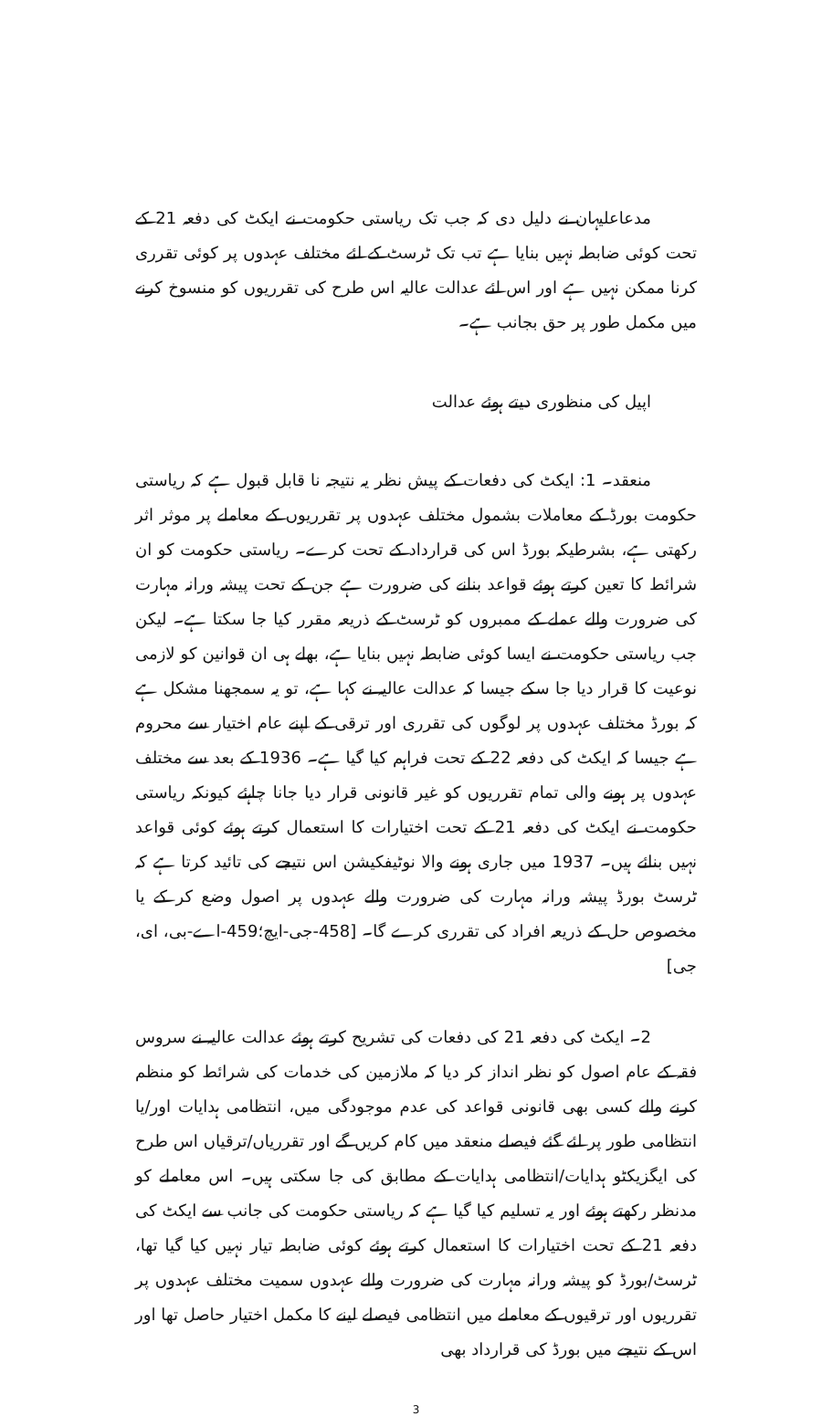مدعاعلیہان نے دلیل دی کہ جب تک ریاستی حکومت نے ایکٹ کی دفعہ 21 کے تحت کوئی ضابطہ نہیں بنایا ہے تب تک ٹرسٹ کے لئے مختلف عہدوں پر کوئی تقرری کرنا ممکن نہیں ہے اور اس لئے عدالت عالیہ اس طرح کی تقرریوں کو منسوخ کرنے میں مکمل طور پر حق بجانب ہے۔
اپیل کی منظوری دیتے ہوئے عدالت
منعقد۔ 1: ایکٹ کی دفعات کے پیش نظر یہ نتیجہ نا قابل قبول ہے کہ ریاستی حکومت بورڈ کے معاملات بشمول مختلف عہدوں پر تقرریوں کے معاملے پر موثر اثر رکھتی ہے، بشرطیکہ بورڈ اس کی قرارداد کے تحت کرے۔ ریاستی حکومت کو ان شرائط کا تعین کرتے ہوئے قواعد بنانے کی ضرورت ہے جن کے تحت پیشہ ورانہ مہارت کی ضرورت والے عملے کے ممبروں کو ٹرسٹ کے ذریعہ مقرر کیا جا سکتا ہے۔ لیکن جب ریاستی حکومت نے ایسا کوئی ضابطہ نہیں بنایا ہے، بھلے ہی ان قوانین کو لازمی نوعیت کا قرار دیا جا سکے جیسا کہ عدالت عالیہ نے کہا ہے، تو یہ سمجھنا مشکل ہے کہ بورڈ مختلف عہدوں پر لوگوں کی تقرری اور ترقی کے اپنے عام اختیار سے محروم ہے جیسا کہ ایکٹ کی دفعہ 22 کے تحت فراہم کیا گیا ہے۔ 1936 کے بعد سے مختلف عہدوں پر ہونے والی تمام تقرریوں کو غیر قانونی قرار دیا جانا چاہئے کیونکہ ریاستی حکومت نے ایکٹ کی دفعہ 21 کے تحت اختیارات کا استعمال کرتے ہوئے کوئی قواعد نہیں بنائے ہیں۔ 1937 میں جاری ہونے والا نوٹیفکیشن اس نتیجے کی تائید کرتا ہے کہ ٹرسٹ بورڈ پیشہ ورانہ مہارت کی ضرورت والے عہدوں پر اصول وضع کر کے یا مخصوص حل کے ذریعہ افراد کی تقرری کرے گا۔ [458-جی-ایچ؛459-اے-بی، ای، جی]
2۔ ایکٹ کی دفعہ 21 کی دفعات کی تشریح کرتے ہوئے عدالت عالیہ نے سروس فقہ کے عام اصول کو نظر انداز کر دیا کہ ملازمین کی خدمات کی شرائط کو منظم کرنے والے کسی بھی قانونی قواعد کی عدم موجودگی میں، انتظامی ہدایات اور/یا انتظامی طور پر لئے گئے فیصلے منعقد میں کام کریں گے اور تقرریاں/ترقیاں اس طرح کی ایگزیکٹو ہدایات/انتظامی ہدایات کے مطابق کی جا سکتی ہیں۔ اس معاملے کو مدنظر رکھتے ہوئے اور یہ تسلیم کیا گیا ہے کہ ریاستی حکومت کی جانب سے ایکٹ کی دفعہ 21 کے تحت اختیارات کا استعمال کرتے ہوئے کوئی ضابطہ تیار نہیں کیا گیا تھا، ٹرسٹ/بورڈ کو پیشہ ورانہ مہارت کی ضرورت والے عہدوں سمیت مختلف عہدوں پر تقرریوں اور ترقیوں کے معاملے میں انتظامی فیصلے لینے کا مکمل اختیار حاصل تھا اور اس کے نتیجے میں بورڈ کی قرارداد بھی
3